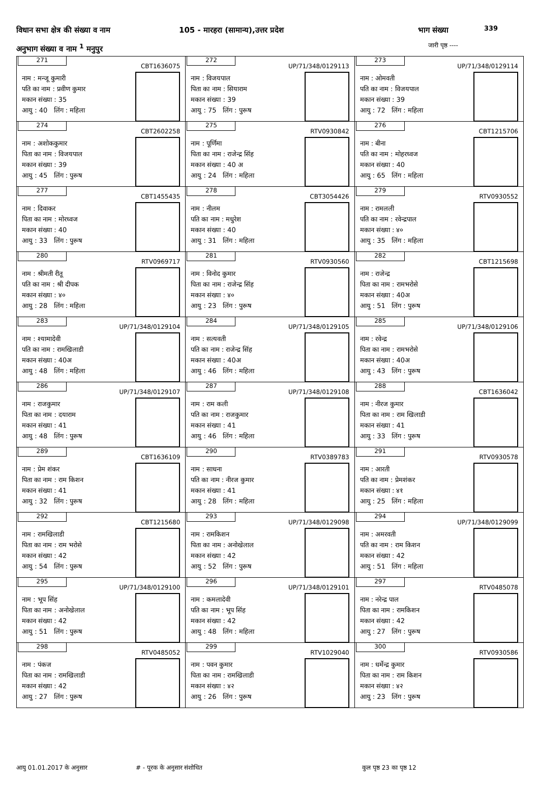विधान सभा क्षेत्र की संख्या व नाम
105 - मारहरा (सामान्य),उत्तर प्रदेश
भाग संख्या 339
अनुभाग संख्या व नाम <sup>1</sup> मनुपुर जारी पृष्ठ ----
| 271 CBT1636075 नाम : मन्जू कुमारी पति का नाम : प्रवीण कुमार मकान संख्या : 35 आयु : 40 लिंग : महिला | 272 UP/71/348/0129113 नाम : विजयपाल पिता का नाम : सियाराम मकान संख्या : 39 आयु : 75 लिंग : पुरूष | 273 UP/71/348/0129114 नाम : ओमवती पति का नाम : विजयपाल मकान संख्या : 39 आयु : 72 लिंग : महिला |
| 274 CBT2602258 नाम : अशोककुमार पिता का नाम : विजयपाल मकान संख्या : 39 आयु : 45 लिंग : पुरूष | 275 RTV0930842 नाम : पूर्णिमा पिता का नाम : राजेन्द्र सिंह मकान संख्या : 40 अ आयु : 24 लिंग : महिला | 276 CBT1215706 नाम : बीना पति का नाम : मोहरध्वज मकान संख्या : 40 आयु : 65 लिंग : महिला |
| 277 CBT1455435 नाम : दिवाकर पिता का नाम : मोरध्वज मकान संख्या : 40 आयु : 33 लिंग : पुरूष | 278 CBT3054426 नाम : नीलम पति का नाम : मधुरेश मकान संख्या : 40 आयु : 31 लिंग : महिला | 279 RTV0930552 नाम : रामलली पति का नाम : रवेन्द्रपाल मकान संख्या : ४० आयु : 35 लिंग : महिला |
| 280 RTV0969717 नाम : श्रीमती रीतू पति का नाम : श्री दीपक मकान संख्या : ४० आयु : 28 लिंग : महिला | 281 RTV0930560 नाम : विनोद कुमार पिता का नाम : राजेन्द्र सिंह मकान संख्या : ४० आयु : 23 लिंग : पुरूष | 282 CBT1215698 नाम : राजेन्द्र पिता का नाम : रामभरोसे मकान संख्या : 40अ आयु : 51 लिंग : पुरूष |
| 283 UP/71/348/0129104 नाम : श्यामादेवी पति का नाम : रामखिलाडी मकान संख्या : 40अ आयु : 48 लिंग : महिला | 284 UP/71/348/0129105 नाम : सत्यवती पति का नाम : राजेन्द्र सिंह मकान संख्या : 40अ आयु : 46 लिंग : महिला | 285 UP/71/348/0129106 नाम : रवेन्द्र पिता का नाम : रामभरोसे मकान संख्या : 40अ आयु : 43 लिंग : पुरूष |
| 286 UP/71/348/0129107 नाम : राजकुमार पिता का नाम : दयाराम मकान संख्या : 41 आयु : 48 लिंग : पुरूष | 287 UP/71/348/0129108 नाम : राम कली पति का नाम : राजकुमार मकान संख्या : 41 आयु : 46 लिंग : महिला | 288 CBT1636042 नाम : नीरज कुमार पिता का नाम : राम खिलाडी मकान संख्या : 41 आयु : 33 लिंग : पुरूष |
| 289 CBT1636109 नाम : प्रेम शंकर पिता का नाम : राम किशन मकान संख्या : 41 आयु : 32 लिंग : पुरूष | 290 RTV0389783 नाम : साधना पति का नाम : नीरज कुमार मकान संख्या : 41 आयु : 28 लिंग : महिला | 291 RTV0930578 नाम : आरती पति का नाम : प्रेमशंकर मकान संख्या : ४१ आयु : 25 लिंग : महिला |
| 292 CBT1215680 नाम : रामखिलाडी पिता का नाम : राम भरोसे मकान संख्या : 42 आयु : 54 लिंग : पुरूष | 293 UP/71/348/0129098 नाम : रामकिशन पिता का नाम : अनोखेलाल मकान संख्या : 42 आयु : 52 लिंग : पुरूष | 294 UP/71/348/0129099 नाम : अमरवती पति का नाम : राम किशन मकान संख्या : 42 आयु : 51 लिंग : महिला |
| 295 UP/71/348/0129100 नाम : भूप सिंह पिता का नाम : अनोखेलाल मकान संख्या : 42 आयु : 51 लिंग : पुरूष | 296 UP/71/348/0129101 नाम : कमलादेवी पति का नाम : भूप सिंह मकान संख्या : 42 आयु : 48 लिंग : महिला | 297 RTV0485078 नाम : नरेन्द्र पाल पिता का नाम : रामकिशन मकान संख्या : 42 आयु : 27 लिंग : पुरूष |
| 298 RTV0485052 नाम : पंकज पिता का नाम : रामखिलाडी मकान संख्या : 42 आयु : 27 लिंग : पुरूष | 299 RTV1029040 नाम : पवन कुमार पिता का नाम : रामखिलाडी मकान संख्या : ४२ आयु : 26 लिंग : पुरूष | 300 RTV0930586 नाम : धर्मेन्द्र कुमार पिता का नाम : राम किशन मकान संख्या : ४२ आयु : 23 लिंग : पुरूष |
आयु 01.01.2017 के अनुसार # - पूरक के अनुसार संशोधित कुल पृष्ठ 23 का पृष्ठ 12